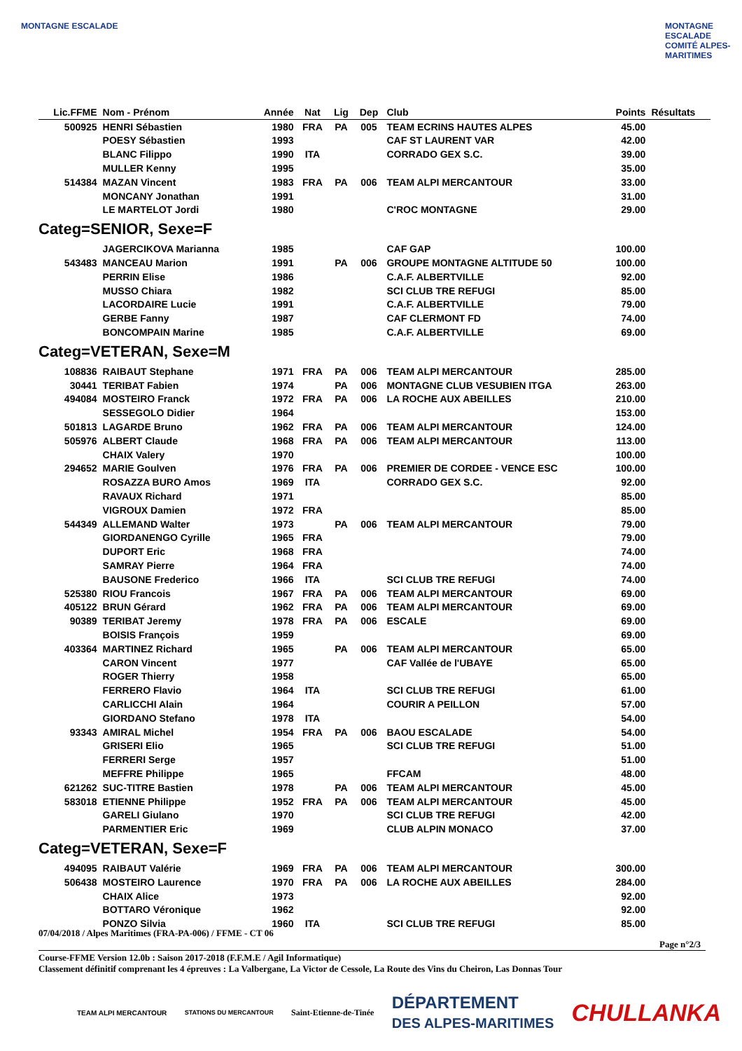MONTAGNE ESCALADE
MONTAGNE ESCALADE COMITÉ ALPES-MARITIMES
| Lic.FFME | Nom - Prénom | Année | Nat | Lig | Dep | Club | Points | Résultats |
| --- | --- | --- | --- | --- | --- | --- | --- | --- |
| 500925 | HENRI Sébastien | 1980 | FRA | PA | 005 | TEAM ECRINS HAUTES ALPES | 45.00 | |
| | POESY Sébastien | 1993 | | | | CAF ST LAURENT VAR | 42.00 | |
| | BLANC Filippo | 1990 | ITA | | | CORRADO GEX S.C. | 39.00 | |
| | MULLER Kenny | 1995 | | | | | 35.00 | |
| 514384 | MAZAN Vincent | 1983 | FRA | PA | 006 | TEAM ALPI MERCANTOUR | 33.00 | |
| | MONCANY Jonathan | 1991 | | | | | 31.00 | |
| | LE MARTELOT Jordi | 1980 | | | | C'ROC MONTAGNE | 29.00 | |
| Categ=SENIOR, Sexe=F | | | | | | | | |
| | JAGERCIKOVA Marianna | 1985 | | | | CAF GAP | 100.00 | |
| 543483 | MANCEAU Marion | 1991 | | PA | 006 | GROUPE MONTAGNE ALTITUDE 50 | 100.00 | |
| | PERRIN Elise | 1986 | | | | C.A.F. ALBERTVILLE | 92.00 | |
| | MUSSO Chiara | 1982 | | | | SCI CLUB TRE REFUGI | 85.00 | |
| | LACORDAIRE Lucie | 1991 | | | | C.A.F. ALBERTVILLE | 79.00 | |
| | GERBE Fanny | 1987 | | | | CAF CLERMONT FD | 74.00 | |
| | BONCOMPAIN Marine | 1985 | | | | C.A.F. ALBERTVILLE | 69.00 | |
| Categ=VETERAN, Sexe=M | | | | | | | | |
| 108836 | RAIBAUT Stephane | 1971 | FRA | PA | 006 | TEAM ALPI MERCANTOUR | 285.00 | |
| 30441 | TERIBAT Fabien | 1974 | | PA | 006 | MONTAGNE CLUB VESUBIEN ITGA | 263.00 | |
| 494084 | MOSTEIRO Franck | 1972 | FRA | PA | 006 | LA ROCHE AUX ABEILLES | 210.00 | |
| | SESSEGOLO Didier | 1964 | | | | | 153.00 | |
| 501813 | LAGARDE Bruno | 1962 | FRA | PA | 006 | TEAM ALPI MERCANTOUR | 124.00 | |
| 505976 | ALBERT Claude | 1968 | FRA | PA | 006 | TEAM ALPI MERCANTOUR | 113.00 | |
| | CHAIX Valery | 1970 | | | | | 100.00 | |
| 294652 | MARIE Goulven | 1976 | FRA | PA | 006 | PREMIER DE CORDEE - VENCE ESC | 100.00 | |
| | ROSAZZA BURO Amos | 1969 | ITA | | | CORRADO GEX S.C. | 92.00 | |
| | RAVAUX Richard | 1971 | | | | | 85.00 | |
| | VIGROUX Damien | 1972 | FRA | | | | 85.00 | |
| 544349 | ALLEMAND Walter | 1973 | | PA | 006 | TEAM ALPI MERCANTOUR | 79.00 | |
| | GIORDANENGO Cyrille | 1965 | FRA | | | | 79.00 | |
| | DUPORT Eric | 1968 | FRA | | | | 74.00 | |
| | SAMRAY Pierre | 1964 | FRA | | | | 74.00 | |
| | BAUSONE Frederico | 1966 | ITA | | | SCI CLUB TRE REFUGI | 74.00 | |
| 525380 | RIOU Francois | 1967 | FRA | PA | 006 | TEAM ALPI MERCANTOUR | 69.00 | |
| 405122 | BRUN Gérard | 1962 | FRA | PA | 006 | TEAM ALPI MERCANTOUR | 69.00 | |
| 90389 | TERIBAT Jeremy | 1978 | FRA | PA | 006 | ESCALE | 69.00 | |
| | BOISIS François | 1959 | | | | | 69.00 | |
| 403364 | MARTINEZ Richard | 1965 | | PA | 006 | TEAM ALPI MERCANTOUR | 65.00 | |
| | CARON Vincent | 1977 | | | | CAF Vallée de l'UBAYE | 65.00 | |
| | ROGER Thierry | 1958 | | | | | 65.00 | |
| | FERRERO Flavio | 1964 | ITA | | | SCI CLUB TRE REFUGI | 61.00 | |
| | CARLICCHI Alain | 1964 | | | | COURIR A PEILLON | 57.00 | |
| | GIORDANO Stefano | 1978 | ITA | | | | 54.00 | |
| 93343 | AMIRAL Michel | 1954 | FRA | PA | 006 | BAOU ESCALADE | 54.00 | |
| | GRISERI Elio | 1965 | | | | SCI CLUB TRE REFUGI | 51.00 | |
| | FERRERI Serge | 1957 | | | | | 51.00 | |
| | MEFFRE Philippe | 1965 | | | | FFCAM | 48.00 | |
| 621262 | SUC-TITRE Bastien | 1978 | | PA | 006 | TEAM ALPI MERCANTOUR | 45.00 | |
| 583018 | ETIENNE Philippe | 1952 | FRA | PA | 006 | TEAM ALPI MERCANTOUR | 45.00 | |
| | GARELI Giulano | 1970 | | | | SCI CLUB TRE REFUGI | 42.00 | |
| | PARMENTIER Eric | 1969 | | | | CLUB ALPIN MONACO | 37.00 | |
| Categ=VETERAN, Sexe=F | | | | | | | | |
| 494095 | RAIBAUT Valérie | 1969 | FRA | PA | 006 | TEAM ALPI MERCANTOUR | 300.00 | |
| 506438 | MOSTEIRO Laurence | 1970 | FRA | PA | 006 | LA ROCHE AUX ABEILLES | 284.00 | |
| | CHAIX Alice | 1973 | | | | | 92.00 | |
| | BOTTARO Véronique | 1962 | | | | | 92.00 | |
| | PONZO Silvia | 1960 | ITA | | | SCI CLUB TRE REFUGI | 85.00 | |
07/04/2018 / Alpes Maritimes (FRA-PA-006) / FFME - CT 06
Page n°2/3
Course-FFME Version 12.0b : Saison 2017-2018 (F.F.M.E / Agil Informatique)
Classement définitif comprenant les 4 épreuves : La Valbergane, La Victor de Cessole, La Route des Vins du Cheiron, Las Donnas Tour
TEAM ALPI MERCANTOUR STATIONS DU MERCANTOUR Saint-Etienne-de-Tinée DÉPARTEMENT
DES ALPES-MARITIMES CHULLANKA